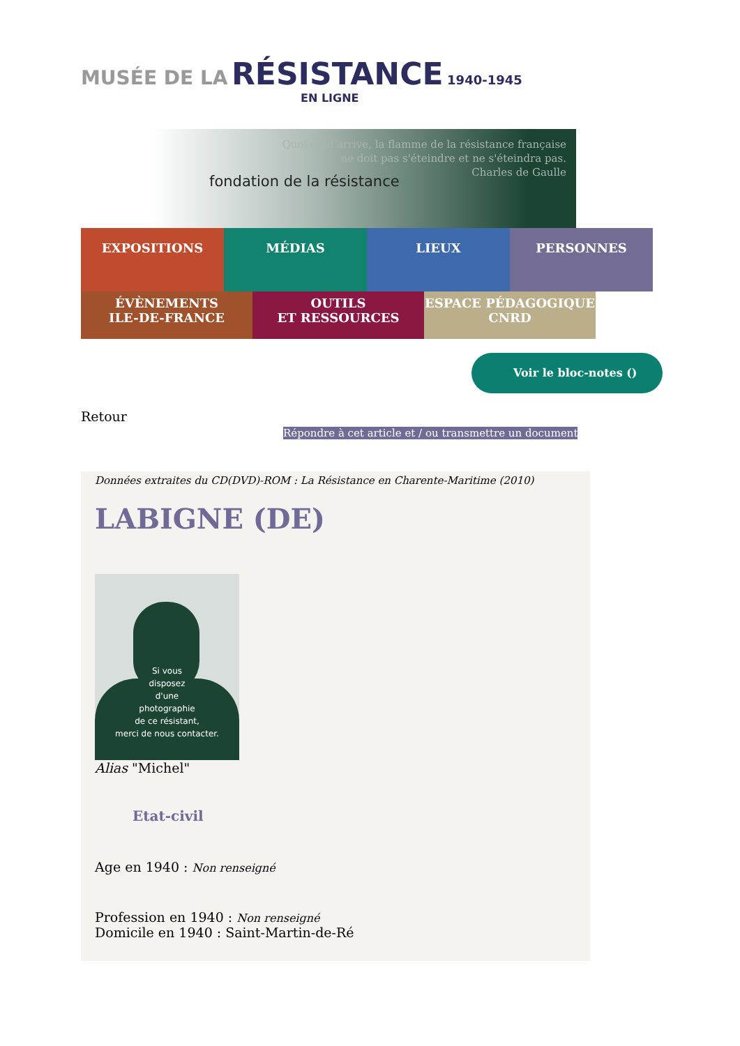MUSÉE DE LA RÉSISTANCE 1940-1945
EN LIGNE
fondation de la résistance
Quoi qu'il arrive, la flamme de la résistance française
ne doit pas s'éteindre et ne s'éteindra pas.
Charles de Gaulle
EXPOSITIONS MÉDIAS LIEUX PERSONNES
ÉVÈNEMENTS
ILE-DE-FRANCE
OUTILS
ET RESSOURCES
ESPACE PÉDAGOGIQUE
CNRD
Voir le bloc-notes ()
Retour
Répondre à cet article et / ou transmettre un document
Données extraites du CD(DVD)-ROM : La Résistance en Charente-Maritime (2010)
LABIGNE (DE)
Si vous
disposez
d'une
photographie
de ce résistant,
merci de nous contacter.
Alias "Michel"
Etat-civil
Age en 1940 : Non renseigné
Profession en 1940 : Non renseigné
Domicile en 1940 : Saint-Martin-de-Ré